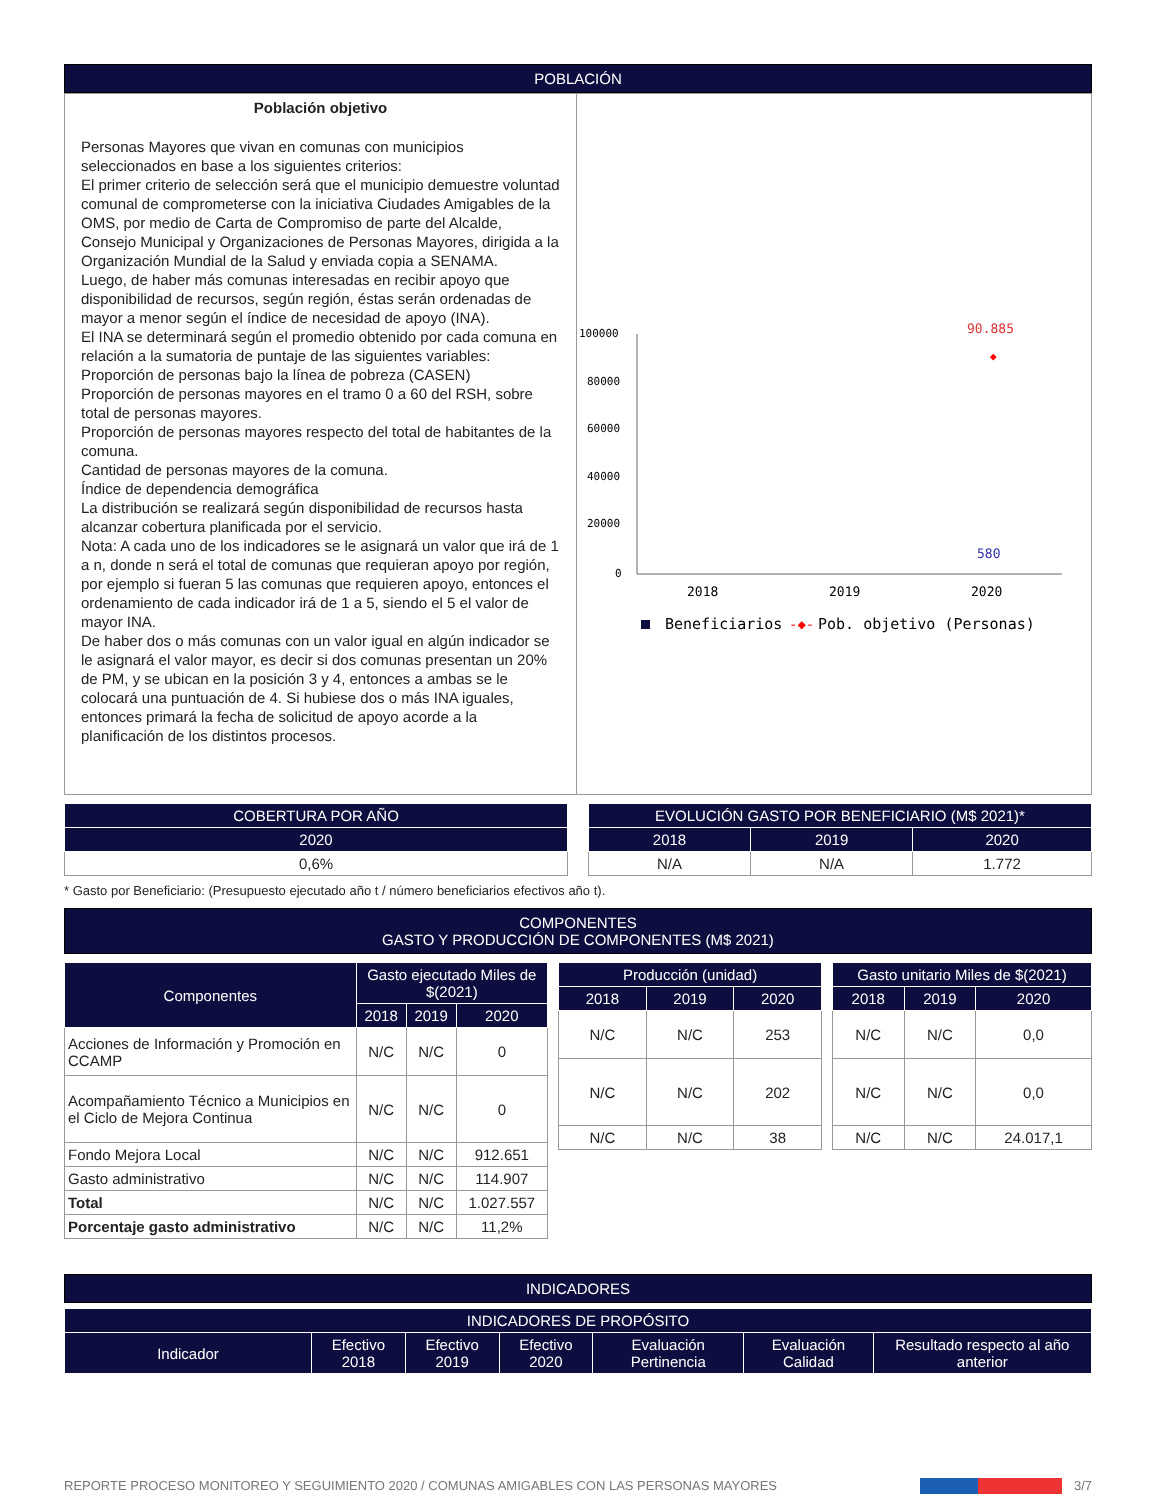POBLACIÓN
Población objetivo
Personas Mayores que vivan en comunas con municipios seleccionados en base a los siguientes criterios:
El primer criterio de selección será que el municipio demuestre voluntad comunal de comprometerse con la iniciativa Ciudades Amigables de la OMS, por medio de Carta de Compromiso de parte del Alcalde, Consejo Municipal y Organizaciones de Personas Mayores, dirigida a la Organización Mundial de la Salud y enviada copia a SENAMA.
Luego, de haber más comunas interesadas en recibir apoyo que disponibilidad de recursos, según región, éstas serán ordenadas de mayor a menor según el índice de necesidad de apoyo (INA).
El INA se determinará según el promedio obtenido por cada comuna en relación a la sumatoria de puntaje de las siguientes variables:
Proporción de personas bajo la línea de pobreza (CASEN)
Proporción de personas mayores en el tramo 0 a 60 del RSH, sobre total de personas mayores.
Proporción de personas mayores respecto del total de habitantes de la comuna.
Cantidad de personas mayores de la comuna.
Índice de dependencia demográfica
La distribución se realizará según disponibilidad de recursos hasta alcanzar cobertura planificada por el servicio.
Nota: A cada uno de los indicadores se le asignará un valor que irá de 1 a n, donde n será el total de comunas que requieran apoyo por región, por ejemplo si fueran 5 las comunas que requieren apoyo, entonces el ordenamiento de cada indicador irá de 1 a 5, siendo el 5 el valor de mayor INA.
De haber dos o más comunas con un valor igual en algún indicador se le asignará el valor mayor, es decir si dos comunas presentan un 20% de PM, y se ubican en la posición 3 y 4, entonces a ambas se le colocará una puntuación de 4. Si hubiese dos o más INA iguales, entonces primará la fecha de solicitud de apoyo acorde a la planificación de los distintos procesos.
100000
80000
60000
40000
20000
0
2018
2019
2020
90.885
◆
580
Beneficiarios
-◆-
Pob. objetivo (Personas)
| COBERTURA POR AÑO |
| --- |
| 2020 |
| 0,6% |
| EVOLUCIÓN GASTO POR BENEFICIARIO (M$ 2021)* | | |
| --- | --- | --- |
| 2018 | 2019 | 2020 |
| N/A | N/A | 1.772 |
* Gasto por Beneficiario: (Presupuesto ejecutado año t / número beneficiarios efectivos año t).
COMPONENTES
GASTO Y PRODUCCIÓN DE COMPONENTES (M$ 2021)
| Componentes | Gasto ejecutado Miles de $(2021) | | |
| --- | --- | --- | --- |
| | 2018 | 2019 | 2020 |
| Acciones de Información y Promoción en CCAMP | N/C | N/C | 0 |
| Acompañamiento Técnico a Municipios en el Ciclo de Mejora Continua | N/C | N/C | 0 |
| Fondo Mejora Local | N/C | N/C | 912.651 |
| Gasto administrativo | N/C | N/C | 114.907 |
| Total | N/C | N/C | 1.027.557 |
| Porcentaje gasto administrativo | N/C | N/C | 11,2% |
| Producción (unidad) | | |
| --- | --- | --- |
| 2018 | 2019 | 2020 |
| N/C | N/C | 253 |
| N/C | N/C | 202 |
| N/C | N/C | 38 |
| Gasto unitario Miles de $(2021) | | |
| --- | --- | --- |
| 2018 | 2019 | 2020 |
| N/C | N/C | 0,0 |
| N/C | N/C | 0,0 |
| N/C | N/C | 24.017,1 |
INDICADORES
| INDICADORES DE PROPÓSITO | | | | | | |
| --- | --- | --- | --- | --- | --- | --- |
| Indicador | Efectivo 2018 | Efectivo 2019 | Efectivo 2020 | Evaluación Pertinencia | Evaluación Calidad | Resultado respecto al año anterior |
REPORTE PROCESO MONITOREO Y SEGUIMIENTO 2020 / COMUNAS AMIGABLES CON LAS PERSONAS MAYORES 3/7